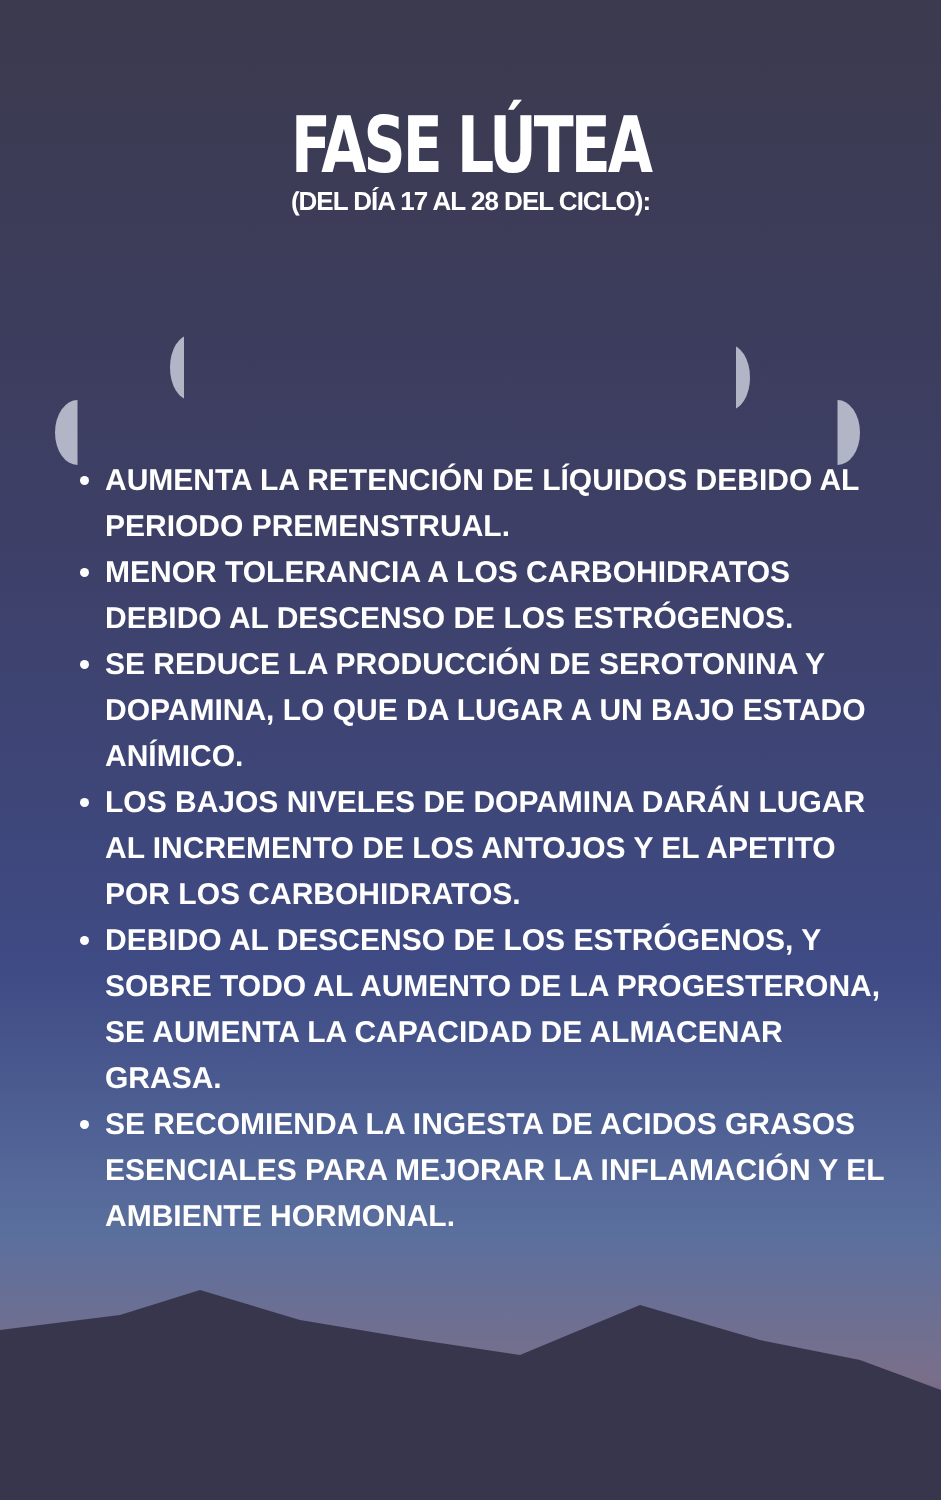FASE LÚTEA
(DEL DÍA 17 AL 28 DEL CICLO):
AUMENTA LA RETENCIÓN DE LÍQUIDOS DEBIDO AL PERIODO PREMENSTRUAL.
MENOR TOLERANCIA A LOS CARBOHIDRATOS DEBIDO AL DESCENSO DE LOS ESTRÓGENOS.
SE REDUCE LA PRODUCCIÓN DE SEROTONINA Y DOPAMINA, LO QUE DA LUGAR A UN BAJO ESTADO ANÍMICO.
LOS BAJOS NIVELES DE DOPAMINA DARÁN LUGAR AL INCREMENTO DE LOS ANTOJOS Y EL APETITO POR LOS CARBOHIDRATOS.
DEBIDO AL DESCENSO DE LOS ESTRÓGENOS, Y SOBRE TODO AL AUMENTO DE LA PROGESTERONA, SE AUMENTA LA CAPACIDAD DE ALMACENAR GRASA.
SE RECOMIENDA LA INGESTA DE ACIDOS GRASOS ESENCIALES PARA MEJORAR LA INFLAMACIÓN Y EL AMBIENTE HORMONAL.